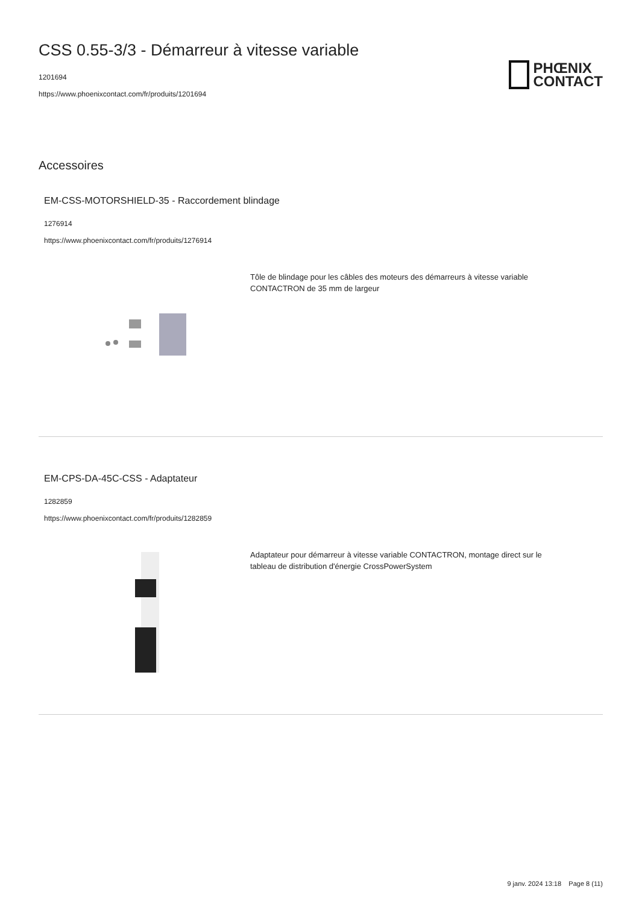CSS 0.55-3/3 - Démarreur à vitesse variable
1201694
https://www.phoenixcontact.com/fr/produits/1201694
PHŒNIX
CONTACT
Accessoires
EM-CSS-MOTORSHIELD-35 - Raccordement blindage
1276914
https://www.phoenixcontact.com/fr/produits/1276914
Tôle de blindage pour les câbles des moteurs des démarreurs à vitesse variable CONTACTRON de 35 mm de largeur
EM-CPS-DA-45C-CSS - Adaptateur
1282859
https://www.phoenixcontact.com/fr/produits/1282859
Adaptateur pour démarreur à vitesse variable CONTACTRON, montage direct sur le tableau de distribution d'énergie CrossPowerSystem
9 janv. 2024 13:18 Page 8 (11)